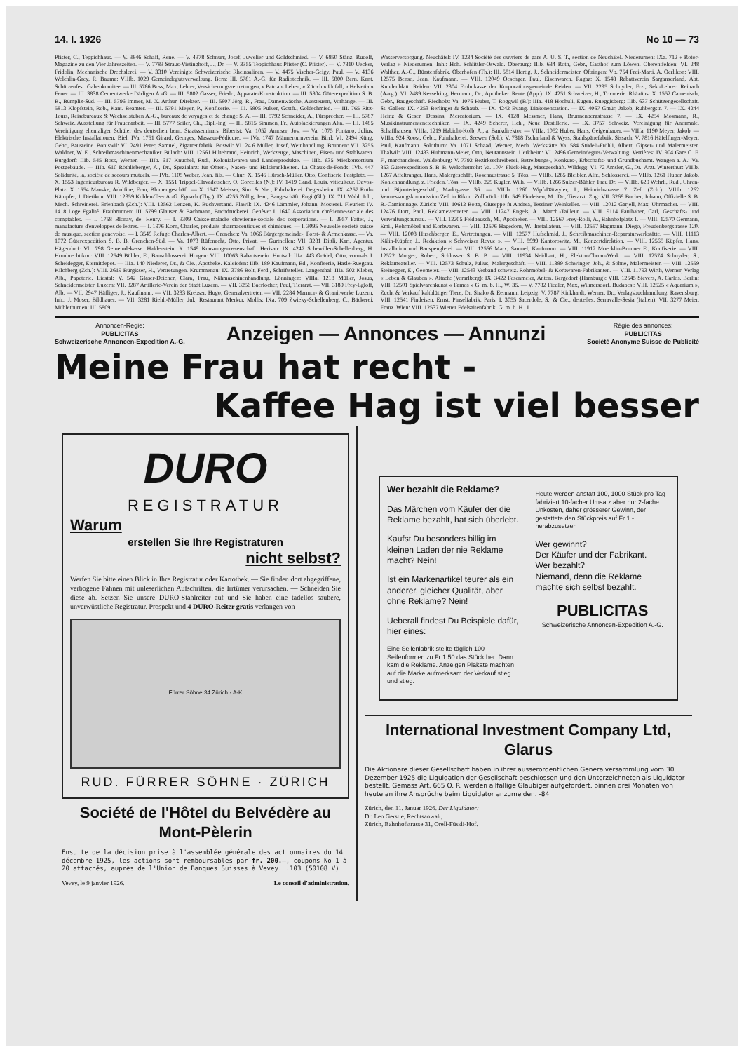14. I. 1926 No 10 — 73
Pfister, C., Teppichhaus. — V. 3846 Schaff, René. — V. 4378 Schnurr, Josef, Juwelier und Goldschmied. — V. 6850 Stänz, Rudolf, Magazine zu den Vier Jahreszeiten. — V. 7783 Straus-Vietinghoff, J., Dr. — V. 3355 Teppichhaus Pfister (C. Pfister). — V. 7810 Uecker, Fridolin, Mechanische Drechslerei. — V. 3310 Vereinigte Schweizerische Rheinsalinen. — V. 4475 Vischer-Geigy, Paul. — V. 4136 Welchlin-Grey, R. Bauma: VIIIb. 1029 Gemeindegutsverwaltung. Bern: III. 5781 A.-G. für Radiotechnik. — III. 5800 Bern. Kant. Schützenfest. Gabenkomitee. — III. 5786 Boss, Max, Lehrer, Versicherungsvertretungen, « Patria » Leben, « Zürich » Unfall, « Helvetia » Feuer. — III. 3838 Cementwerke Därligen A.-G. — III. 5802 Gasser, Friedr., Apparate-Konstruktion. — III. 5804 Güterexpedition S. B. B., Bümpliz-Süd. — III. 5796 Immer, M. X. Arthur, Direktor. — III. 5807 Jörg, R., Frau, Damenwäsche, Aussteuern, Vorhänge. — III. 5813 Klopfstein, Rob., Kant. Beamter. — III. 5791 Meyer, P., Konfiserie. — III. 5805 Pulver, Gottfr., Goldschmied. — III. 765 Ritz-Tours, Reisebureaux & Wechselstuben A.-G., bureaux de voyages et de change S. A. — III. 5792 Schneider, A., Fürsprecher. — III. 5787 Schweiz. Ausstellung für Frauenarbeit. — III. 5777 Seiler, Ch., Dipl.-Ing. — III. 5815 Simmen, Fr., Autolackierungen Alta. — III. 1485 Vereinigung ehemaliger Schüler des deutschen bern. Staatsseminars. Biberist: Va. 1052 Amoser, Jos. — Va. 1075 Fontano, Julius, Elektrische Installationen. Biel: IVa. 1751 Girard, Georges, Masseur-Pédicure. — IVa. 1747 Männerturnverein. Birrl: VI. 2494 Küng, Gebr., Bausteine. Boniswil: VI. 2491 Peter, Samuel, Zigarrenfabrik. Boswil: VI. 24.6 Müller, Josef, Weinhandlung. Brunnen: VII. 3255 Waldner, W. E., Schreibmaschinenmechaniker. Bülach: VIII. 12561 Hiltebrand, Heinrich, Werkzeuge, Maschinen, Eisen- und Stahlwaren. Burgdorf: IIIb. 545 Boss, Werner. — IIIb. 617 Knuchel, Rud., Kolonialwaren und Landesprodukte. — IIIb. 635 Mietkonsortium Postgebäude. — IIIb. 610 Röthlisberger, A., Dr., Spezialarzt für Ohren-, Nasen- und Halskrankheiten. La Chaux-de-Fonds: IVb. 447 Solidarité, la, société de secours mutuels. — IVb. 1105 Weber, Jean, fils. — Chur: X. 1546 Hürsch-Müller, Otto, Confiserie Postplatz. — X. 1553 Ingenieurbureau R. Wildberger. — X. 1551 Trippel-Clavadetscher, O. Corcelles (N.): IV. 1419 Cand, Louis, viticulteur. Davos-Platz: X. 1554 Manske, Adolfine, Frau, Blumengeschäft. — X. 1547 Meisser, Sim. & Nie., Fuhrhalterei. Degersheim: IX. 4257 Roth-Kämpfer, J. Dietikon: VIII. 12359 Kohlen-Teer A.-G. Egnach (Thg.): IX. 4255 Zöllig, Jean, Baugeschäft. Engi (Gl.): IX. 711 Wahl, Joh., Mech. Schreinerei. Erlenbach (Zch.): VIII. 12562 Lenzen, K. Buchversand. Flawil: IX. 4246 Lämmler, Johann, Mosterei. Fleurier: IV. 1418 Loge Egalité. Fraubrunnen: III. 5799 Glauser & Bachmann, Buchdruckerei. Genève: I. 1640 Association chrétienne-sociale des comptables. — I. 1758 Blonay, de, Henry. — I. 3309 Caisse-maladie chrétienne-sociale des corporations. — I. 2957 Fattet, J., manufacture d'enveloppes de lettres. — I. 1976 Korn, Charles, produits pharmaceutiques et chimiques. — I. 3095 Nouvelle société suisse de musique, section genevoise. — I. 3549 Refuge Charles-Albert. — Grenchen: Va. 1066 Bürgergemeinde-, Forst- & Armenkasse. — Va. 1072 Güterexpedition S. B. B. Grenchen-Süd. — Va. 1073 Rüfenacht, Otto, Privat. — Gurtnellen: VII. 3281 Dittli, Karl, Agentur. Hägendorf: Vb. 798 Gemeindekasse. Haldenstein: X. 1549 Konsumgenossenschaft. Herisau: IX. 4247 Schewiller-Schellenberg, H. Hombrechtikon: VIII. 12549 Bühler, E., Bauschlosserei. Horgen: VIII. 10063 Rabattverein. Huttwil: IIIa. 443 Grädel, Otto, vormals J. Scheidegger, Eternitdepot. — IIIa. 140 Niederer, Dr., & Cie., Apotheke. Kaleiofen: IIIb. 189 Kaufmann, Ed., Konfiserie, Hasle-Ruegsau. Kilchberg (Zch.): VIII. 2619 Bürgisser, H., Vertretungen. Krummenau: IX. 3786 Bolt, Ferd., Schriftsteller. Langenthal: IIIa. 502 Kleber, Alb., Papeterie. Liestal: V. 542 Glaser-Deicher, Clara, Frau, Nähmaschinenhandlung. Lönningen: VIIIa. 1218 Müller, Josua, Schneidermeister. Luzern: VII. 3287 Artillerie-Verein der Stadt Luzern. — VII. 3256 Baerlocher, Paul, Tierarzt. — VII. 3189 Frey-Egloff, Alb. — VII. 2947 Häfliger, J., Kaufmann. — VII. 3283 Krebser, Hugo, Generalvertreter. — VII. 2284 Marmor- & Granitwerke Luzern, Inh.: J. Moser, Bildhauer. — VII. 3281 Riehli-Müller, Jul., Restaurant Merkur. Mollis: IXa. 709 Zwieky-Schellenberg, C., Bäckerei. Mühlethurnen: III. 5809
Wasserversorgung. Neuchâtel: IV. 1234 Société des ouvriers de gare A. U. S. T., section de Neuchâtel. Niederurnen: IXa. 712 « Rotor-Verlag » Niederurnen, Inh.: Hch. Schlittler-Oswald. Oberburg: IIIb. 634 Roth, Gebr., Gasthof zum Löwen. Oberentfelden: VI. 248 Walther, A.-G., Bürstenfabrik. Oberhofen (Th.): III. 5814 Hertig, J., Schneidermeister. Oftringen: Vb. 754 Frei-Marti, A. Oerlikon: VIII. 12575 Benso, Jean, Kaufmann. — VIII. 12049 Oeschger, Paul, Eisenwaren. Ragaz: X. 1548 Rabattverein Sarganserland, Abt. Kundenblatt. Reiden: VII. 2304 Frohnkasse der Korporationsgemeinde Reiden. — VII. 2295 Schnyder, Frz., Sek.-Lehrer. Reinach (Aarg.): VI. 2489 Kesselring, Hermann, Dr., Apotheker. Reute (App.): IX. 4251 Schweizer, H., Tricoterie. Rhäzüns: X. 1552 Camenisch, Gebr., Baugeschäft. Riedholz: Va. 1076 Huber, T. Roggwil (B.): IIIa. 418 Hochuli, Eugen. Rueggisberg: IIIb. 637 Schützengesellschaft. St. Gallen: IX. 4253 Berlinger & Schaub. — IX. 4242 Evang. Diakonenstation. — IX. 4067 Gmür, Jakob, Ruhbergstr. 7. — IX. 4244 Heinz & Geser, Dessins, Mercatorium. — IX. 4128 Messmer, Hans, Brunnenbergstrasse 7. — IX. 4254 Mosmann, R., Musikinstrumentenetechniker. — IX. 4249 Scherer, Hch., Neue Destillerie. — IX. 3757 Schweiz. Vereinigung für Anormale. Schaffhausen: VIIIa. 1219 Habicht-Kolb, A., a. Bankdirektor. — VIIIa. 1052 Huber, Hans, Geigenbauer. — VIIIa. 1190 Meyer, Jakob. — VIIIa. 924 Roost, Gebr., Fuhrhalterei. Seewen (Sol.): V. 7818 Tscharland & Wyss, Stahlspänefabrik. Sissach: V. 7816 Häfelfinger-Meyer, Paul, Kaufmann. Solothurn: Va. 1071 Schaad, Werner, Mech. Werkstätte Va. 584 Stüdeli-Fröhli, Albert, Gipser- und Malermeister. Thalwil: VIII. 12483 Hubmann-Meier, Otto, Neutannstein. Uerkheim: VI. 2496 Gemeindeguts-Verwaltung. Verrières: IV. 904 Gare C. F. F., marchandises. Waldenburg: V. 7792 Bezirksschreiberei, Betreibungs-, Konkurs-, Erbschafts- und Grundbuchamt. Wangen a. A.: Va. 853 Güterexpedition S. B. B. Welschenrohr: Va. 1074 Flück-Hug, Massgeschäft. Wildegg: VI. 72 Amsler, G., Dr., Arzt. Winterthur: VIIIb. 1267 Affeltranger, Hans, Malergeschäft, Rosenaustrasse 5, Töss. — VIIIb. 1265 Bleibler, Alfr., Schlosserei. — VIIIb. 1261 Huber, Jakob, Kohlenhandlung, z. Frieden, Töss. — VIIIb. 229 Kugler, Wilh. — VIIIb. 1266 Sulzer-Bühler, Frau Dr. — VIIIb. 629 Wehrli, Rud., Uhren- und Bijouteriegeschäft, Marktgasse 36. — VIIIb. 1260 Wipf-Dätwyler, J., Heinrichstrasse 7. Zell (Zch.): VIIIb. 1262 Vermessungskommission Zell in Rikon. Zollbrück: IIIb. 549 Findeisen, M., Dr., Tierarzt. Zug: VII. 3269 Bucher, Johann, Offizielle S. B. B.-Camionnage. Zürich: VIII. 10612 Botta, Giuseppe fu Andrea, Tessiner Weinkeller. — VIII. 12012 Garjell, Max, Uhrmacher. — VIII. 12476 Dort, Paul, Reklamevertreter. — VIII. 11247 Engels, A., March.-Tailleur. — VIII. 9114 Faulhaber, Carl, Geschäfts- und Verwaltungsbureau. — VIII. 12205 Feldbausch, M., Apotheker. — VIII. 12567 Frey-Rolli, A., Bahnhofplatz 1. — VIII. 12570 Germann, Emil, Rohrmöbel und Korbwaren. — VIII. 12576 Hagedorn, W., Installateur. — VIII. 12557 Hagmann, Diego, Freudenbergstrasse 120. — VIII. 12008 Hirschberger, E., Vertretungen. — VIII. 12577 Hufschmid, J., Schreibmaschinen-Reparaturwerkstätte. — VIII. 11113 Kälin-Küpfer, J., Redaktion « Schweizer Revue ». — VIII. 8999 Kantorowitz, M., Konzertdirektion. — VIII. 12565 Küpfer, Hans, Installation und Bauspenglerei. — VIII. 12566 Marx, Samuel, Kaufmann. — VIII. 11912 Moecklin-Brunner E., Konfiserie. — VIII. 12522 Morger, Robert, Schlosser S. B. B. — VIII. 11934 Neidhart, H., Elektro-Chrom-Werk. — VIII. 12574 Schnyder, S., Reklameatelier. — VIII. 12573 Schulz, Julius, Malergeschäft. — VIII. 11389 Schwinger, Joh., & Söhne, Malermeister. — VIII. 12559 Steinegger, E., Geometer. — VIII. 12543 Verband schweiz. Rohrmöbel- & Korbwaren-Fabrikanten. — VIII. 11793 Wirth, Werner, Verlag « Leben & Glauben ». Altach: (Vorarlberg): IX. 3422 Fesenmeier, Anton. Bergedorf (Hamburg): VIII. 12545 Sievers, A. Carlos. Berlin: VIII. 12501 Spielwarenkunst « Famos » G. m. b. H., W. 35. — V. 7782 Fiedler, Max, Wilmersdorf. Budapest: VIII. 12525 « Aquarium », Zucht & Verkauf kaltblütiger Tiere, Dr. Sirako & Eermann. Leipzig: V. 7787 Kinkhardt, Werner, Dr., Verlagsbuchhandlung. Ravensburg: VIII. 12541 Findeisen, Ernst, Pinselfabrik. Paris: I. 3055 Sacerdole, S., & Cie., dentelles. Serravalle-Sesia (Italien): VII. 3277 Meier, Franz. Wien: VIII. 12537 Wiener Edelsaitenfabrik. G. m. b. H., I.
Annoncen-Regie:
PUBLICITAS
Schweizerische Annoncen-Expedition A.-G.
Anzeigen — Annonces — Annunzi
Régie des annonces:
PUBLICITAS
Société Anonyme Suisse de Publicité
Meine Frau hat recht -
Kaffee Hag ist viel besser
DURO
REGISTRATUR
Warum
erstellen Sie Ihre Registraturen
nicht selbst?
Werfen Sie bitte einen Blick in Ihre Registratur oder Kartothek. — Sie finden dort abgegriffene, verbogene Fahnen mit unleserlichen Aufschriften, die Irrtümer verursachen. — Schneiden Sie diese ab. Setzen Sie unsere DURO-Stahlreiter auf und Sie haben eine tadellos saubere, unverwüstliche Registratur. Prospekt und 4 DURO-Reiter gratis verlangen von
Fürrer Söhne 34 Zürich · A-K
RUD. FÜRRER SÖHNE · ZÜRICH
Société de l'Hôtel du Belvédère au Mont-Pèlerin
Ensuite de la décision prise à l'assemblée générale des actionnaires du 14 décembre 1925, les actions sont remboursables par fr. 200.—, coupons No 1 à 20 attachés, auprès de l'Union de Banques Suisses à Vevey. .103 (50108 V)
Vevey, le 9 janvier 1926. Le conseil d'administration.
Wer bezahlt die Reklame?
Das Märchen vom Käufer der die Reklame bezahlt, hat sich überlebt.
Kaufst Du besonders billig im kleinen Laden der nie Reklame macht? Nein!
Ist ein Markenartikel teurer als ein anderer, gleicher Qualität, aber ohne Reklame? Nein!
Ueberall findest Du Beispiele dafür, hier eines:
Eine Seilenlabrik stellte täglich 100 Seifenformen zu Fr 1.50 das Stück her. Dann kam die Reklame. Anzeigen Plakate machten auf die Marke aufmerksam der Verkauf stieg und stieg.
Heute werden anstatt 100, 1000 Stück pro Tag fabriziert 10-facher Umsatz aber nur 2-fache Unkosten, daher grösserer Gewinn, der gestattete den Stückpreis auf Fr 1.- herabzusetzen
Wer gewinnt?
Der Käufer und der Fabrikant.
Wer bezahlt?
Niemand, denn die Reklame machte sich selbst bezahlt.
PUBLICITAS
Schweizerische Annoncen-Expedition A.-G.
International Investment Company Ltd, Glarus
Die Aktionäre dieser Gesellschaft haben in ihrer ausserordentlichen Generalversammlung vom 30. Dezember 1925 die Liquidation der Gesellschaft beschlossen und den Unterzeichneten als Liquidator bestellt. Gemäss Art. 665 O. R. werden allfällige Gläubiger aufgefordert, binnen drei Monaten von heute an ihre Ansprüche beim Liquidator anzumelden. -84
Zürich, den 11. Januar 1926. Der Liquidator:
Dr. Leo Gerstle, Rechtsanwalt,
Zürich, Bahnhofstrasse 31, Orell-Füssli-Hof.